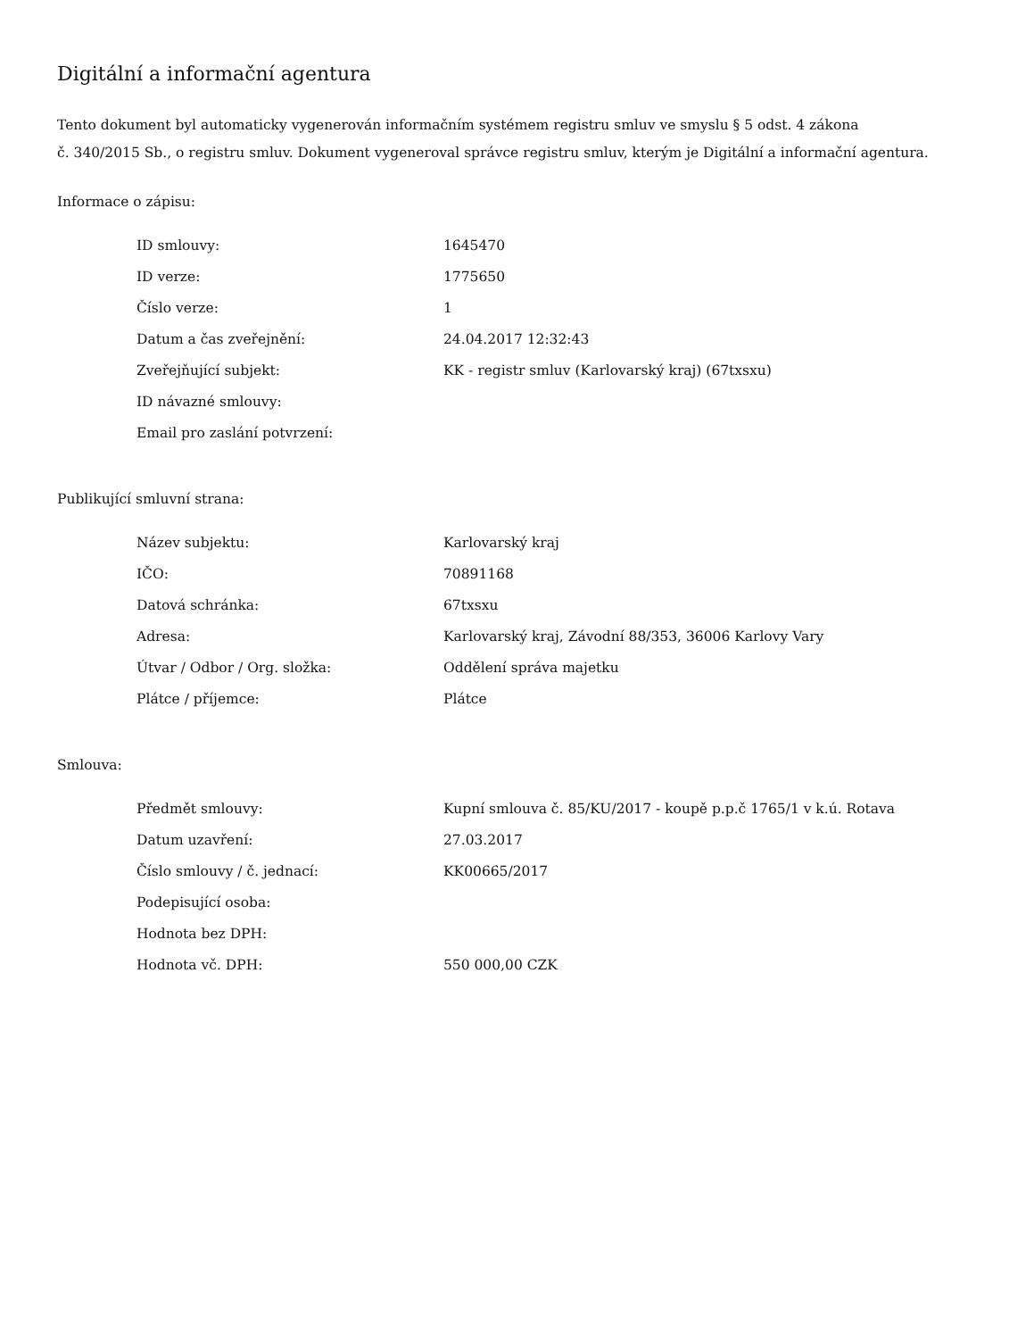Digitální a informační agentura
Tento dokument byl automaticky vygenerován informačním systémem registru smluv ve smyslu § 5 odst. 4 zákona
č. 340/2015 Sb., o registru smluv. Dokument vygeneroval správce registru smluv, kterým je Digitální a informační agentura.
Informace o zápisu:
| ID smlouvy: | 1645470 |
| ID verze: | 1775650 |
| Číslo verze: | 1 |
| Datum a čas zveřejnění: | 24.04.2017 12:32:43 |
| Zveřejňující subjekt: | KK - registr smluv (Karlovarský kraj) (67txsxu) |
| ID návazné smlouvy: | |
| Email pro zaslání potvrzení: | |
Publikující smluvní strana:
| Název subjektu: | Karlovarský kraj |
| IČO: | 70891168 |
| Datová schránka: | 67txsxu |
| Adresa: | Karlovarský kraj, Závodní 88/353, 36006 Karlovy Vary |
| Útvar / Odbor / Org. složka: | Oddělení správa majetku |
| Plátce / příjemce: | Plátce |
Smlouva:
| Předmět smlouvy: | Kupní smlouva č. 85/KU/2017 - koupě p.p.č 1765/1 v k.ú. Rotava |
| Datum uzavření: | 27.03.2017 |
| Číslo smlouvy / č. jednací: | KK00665/2017 |
| Podepisující osoba: | |
| Hodnota bez DPH: | |
| Hodnota vč. DPH: | 550 000,00 CZK |